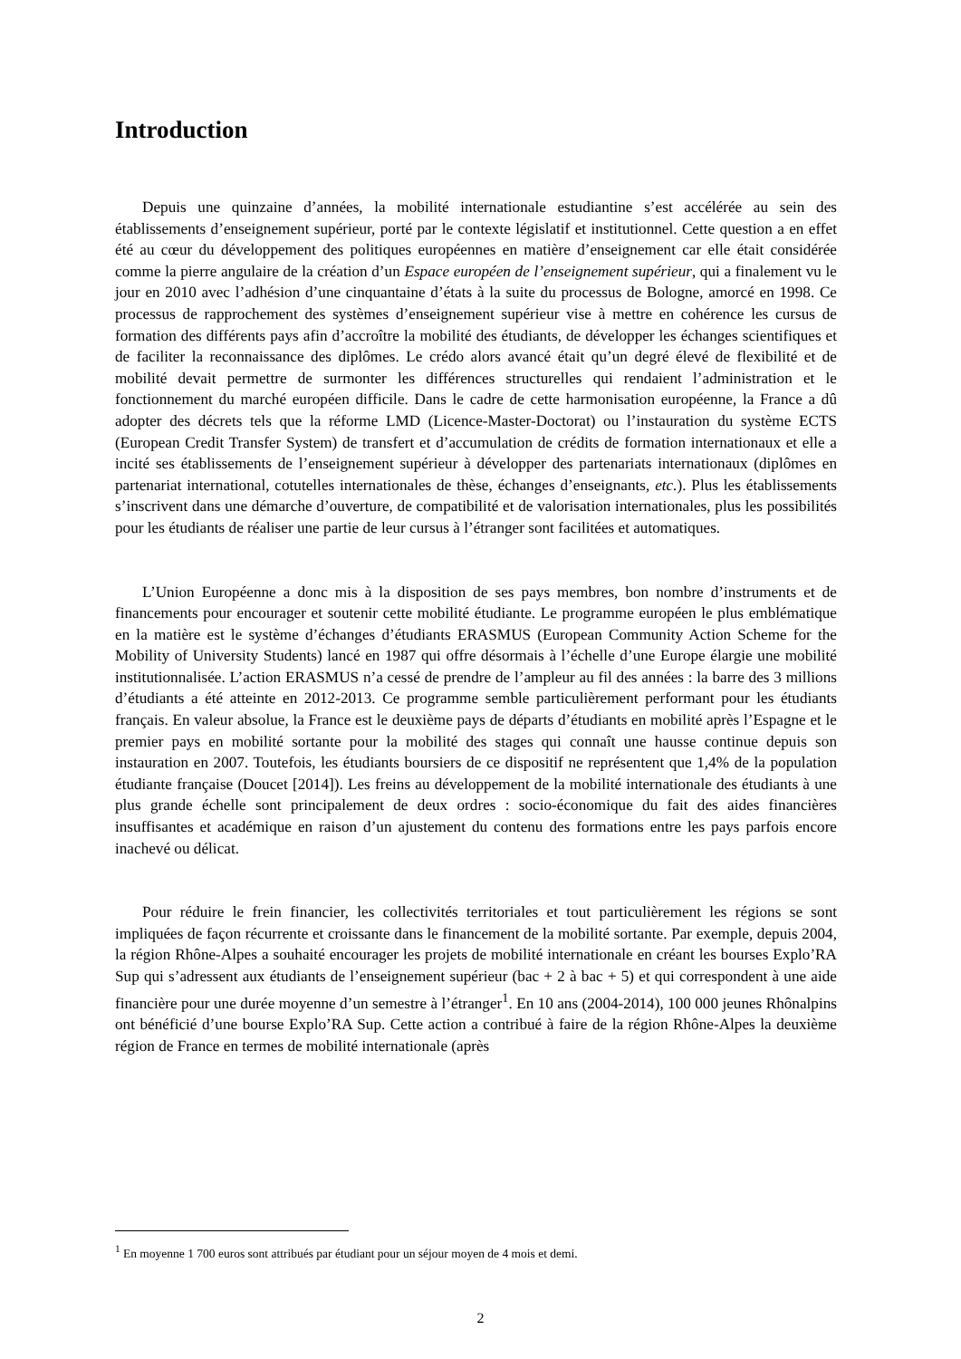Introduction
Depuis une quinzaine d’années, la mobilité internationale estudiantine s’est accélérée au sein des établissements d’enseignement supérieur, porté par le contexte législatif et institutionnel. Cette question a en effet été au cœur du développement des politiques européennes en matière d’enseignement car elle était considérée comme la pierre angulaire de la création d’un Espace européen de l’enseignement supérieur, qui a finalement vu le jour en 2010 avec l’adhésion d’une cinquantaine d’états à la suite du processus de Bologne, amorcé en 1998. Ce processus de rapprochement des systèmes d’enseignement supérieur vise à mettre en cohérence les cursus de formation des différents pays afin d’accroître la mobilité des étudiants, de développer les échanges scientifiques et de faciliter la reconnaissance des diplômes. Le crédo alors avancé était qu’un degré élevé de flexibilité et de mobilité devait permettre de surmonter les différences structurelles qui rendaient l’administration et le fonctionnement du marché européen difficile. Dans le cadre de cette harmonisation européenne, la France a dû adopter des décrets tels que la réforme LMD (Licence-Master-Doctorat) ou l’instauration du système ECTS (European Credit Transfer System) de transfert et d’accumulation de crédits de formation internationaux et elle a incité ses établissements de l’enseignement supérieur à développer des partenariats internationaux (diplômes en partenariat international, cotutelles internationales de thèse, échanges d’enseignants, etc.). Plus les établissements s’inscrivent dans une démarche d’ouverture, de compatibilité et de valorisation internationales, plus les possibilités pour les étudiants de réaliser une partie de leur cursus à l’étranger sont facilitées et automatiques.
L’Union Européenne a donc mis à la disposition de ses pays membres, bon nombre d’instruments et de financements pour encourager et soutenir cette mobilité étudiante. Le programme européen le plus emblématique en la matière est le système d’échanges d’étudiants ERASMUS (European Community Action Scheme for the Mobility of University Students) lancé en 1987 qui offre désormais à l’échelle d’une Europe élargie une mobilité institutionnalisée. L’action ERASMUS n’a cessé de prendre de l’ampleur au fil des années : la barre des 3 millions d’étudiants a été atteinte en 2012-2013. Ce programme semble particulièrement performant pour les étudiants français. En valeur absolue, la France est le deuxième pays de départs d’étudiants en mobilité après l’Espagne et le premier pays en mobilité sortante pour la mobilité des stages qui connaît une hausse continue depuis son instauration en 2007. Toutefois, les étudiants boursiers de ce dispositif ne représentent que 1,4% de la population étudiante française (Doucet [2014]). Les freins au développement de la mobilité internationale des étudiants à une plus grande échelle sont principalement de deux ordres : socio-économique du fait des aides financières insuffisantes et académique en raison d’un ajustement du contenu des formations entre les pays parfois encore inachevé ou délicat.
Pour réduire le frein financier, les collectivités territoriales et tout particulièrement les régions se sont impliquées de façon récurrente et croissante dans le financement de la mobilité sortante. Par exemple, depuis 2004, la région Rhône-Alpes a souhaité encourager les projets de mobilité internationale en créant les bourses Explo’RA Sup qui s’adressent aux étudiants de l’enseignement supérieur (bac + 2 à bac + 5) et qui correspondent à une aide financière pour une durée moyenne d’un semestre à l’étranger<sup>1</sup>. En 10 ans (2004-2014), 100 000 jeunes Rhônalpins ont bénéficié d’une bourse Explo’RA Sup. Cette action a contribué à faire de la région Rhône-Alpes la deuxième région de France en termes de mobilité internationale (après
<sup>1</sup> En moyenne 1 700 euros sont attribués par étudiant pour un séjour moyen de 4 mois et demi.
2